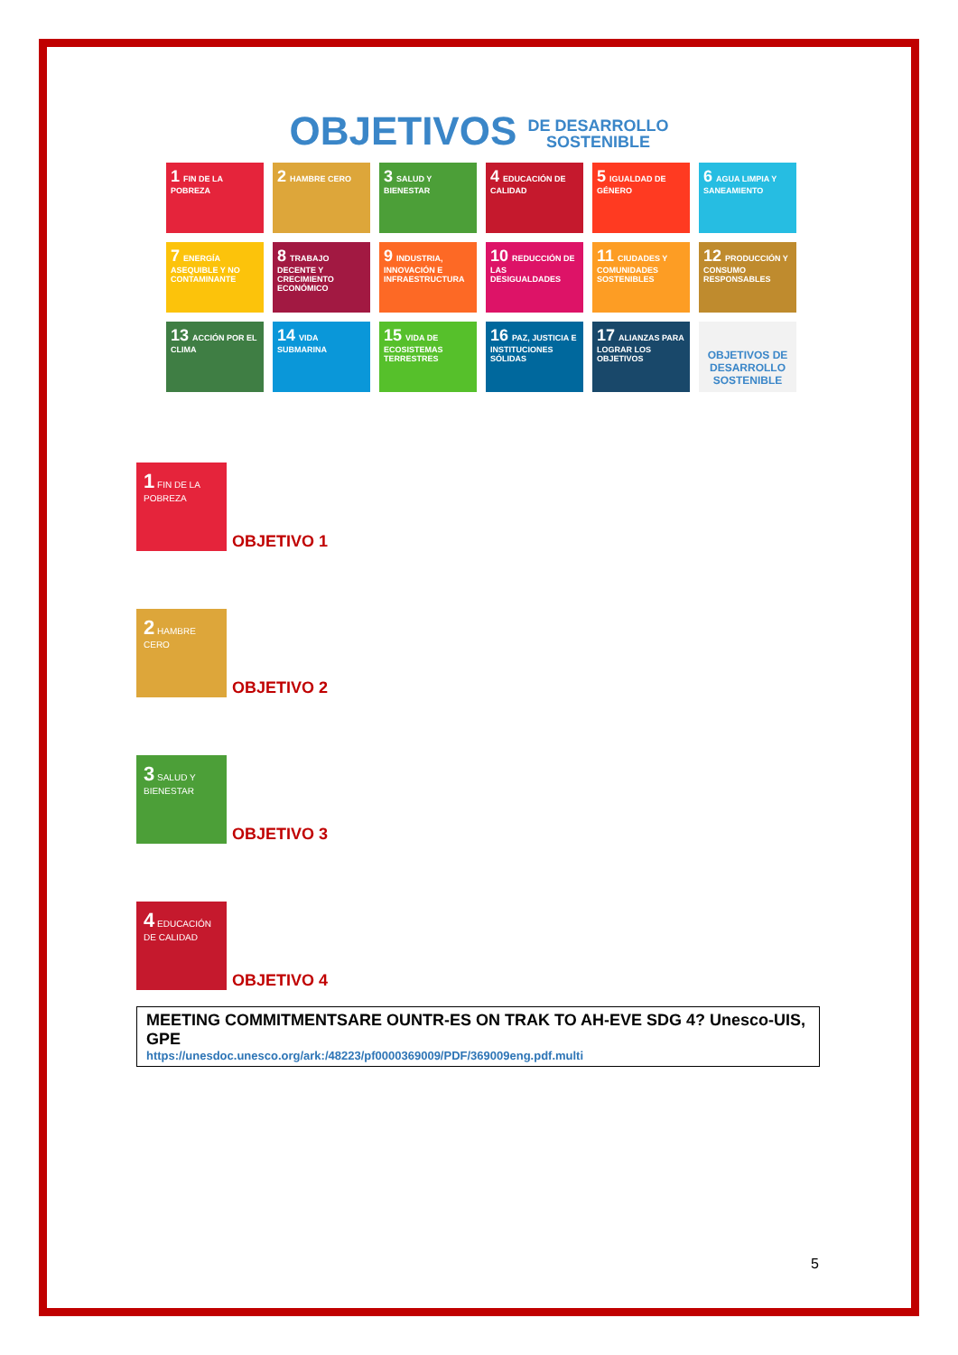OBJETIVOS DE DESARROLLO
SOSTENIBLE
1 FIN DE LA POBREZA
2 HAMBRE CERO
3 SALUD Y BIENESTAR
4 EDUCACIÓN DE CALIDAD
5 IGUALDAD DE GÉNERO
6 AGUA LIMPIA Y SANEAMIENTO
7 ENERGÍA ASEQUIBLE Y NO CONTAMINANTE
8 TRABAJO DECENTE Y CRECIMIENTO ECONÓMICO
9 INDUSTRIA, INNOVACIÓN E INFRAESTRUCTURA
10 REDUCCIÓN DE LAS DESIGUALDADES
11 CIUDADES Y COMUNIDADES SOSTENIBLES
12 PRODUCCIÓN Y CONSUMO RESPONSABLES
13 ACCIÓN POR EL CLIMA
14 VIDA SUBMARINA
15 VIDA DE ECOSISTEMAS TERRESTRES
16 PAZ, JUSTICIA E INSTITUCIONES SÓLIDAS
17 ALIANZAS PARA LOGRAR LOS OBJETIVOS
OBJETIVOS DE DESARROLLO SOSTENIBLE
1 FIN DE LA POBREZA
OBJETIVO 1
2 HAMBRE CERO
OBJETIVO 2
3 SALUD Y BIENESTAR
OBJETIVO 3
4 EDUCACIÓN DE CALIDAD
OBJETIVO 4
MEETING COMMITMENTSARE OUNTR-ES ON TRAK TO AH-EVE SDG 4? Unesco-UIS, GPE
https://unesdoc.unesco.org/ark:/48223/pf0000369009/PDF/369009eng.pdf.multi
5